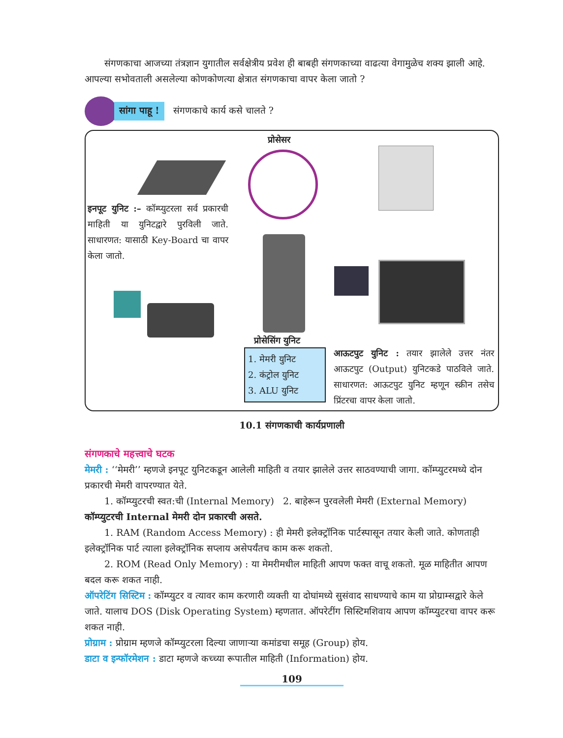संगणकाचा आजच्या तंत्रज्ञान युगातील सर्वक्षेत्रीय प्रवेश ही बाबही संगणकाच्या वाढत्या वेगामुळेच शक्य झाली आहे. आपल्या सभोवताली असलेल्या कोणकोणत्या क्षेत्रात संगणकाचा वापर केला जातो ?
सांगा पाहू !
संगणकाचे कार्य कसे चालते ?
प्रोसेसर
इनपूट युनिट :– कॉम्प्युटरला सर्व प्रकारची माहिती या युनिटद्वारे पुरविली जाते. साधारणत: यासाठी Key-Board चा वापर केला जातो.
प्रोसेसिंग युनिट
1. मेमरी युनिट
2. कंट्रोल युनिट
3. ALU युनिट
आऊटपुट युनिट : तयार झालेले उत्तर नंतर आऊटपुट (Output) युनिटकडे पाठविले जाते. साधारणत: आऊटपुट युनिट म्हणून स्क्रीन तसेच प्रिंटरचा वापर केला जातो.
10.1 संगणकाची कार्यप्रणाली
संगणकाचे महत्त्वाचे घटक
मेमरी : ‘‘मेमरी’’ म्हणजे इनपूट युनिटकडून आलेली माहिती व तयार झालेले उत्तर साठवण्याची जागा. कॉम्प्युटरमध्ये दोन प्रकारची मेमरी वापरण्यात येते.
1. कॉम्प्युटरची स्वत:ची (Internal Memory) 2. बाहेरून पुरवलेली मेमरी (External Memory)
कॉम्प्युटरची Internal मेमरी दोन प्रकारची असते.
1. RAM (Random Access Memory) : ही मेमरी इलेक्ट्रॉनिक पार्टस्पासून तयार केली जाते. कोणताही इलेक्ट्रॉनिक पार्ट त्याला इलेक्ट्रॉनिक सप्लाय असेपर्यंतच काम करू शकतो.
2. ROM (Read Only Memory) : या मेमरीमधील माहिती आपण फक्त वाचू शकतो. मूळ माहितीत आपण बदल करू शकत नाही.
ऑपरेटिंग सिस्टिम : कॉम्प्युटर व त्यावर काम करणारी व्यक्ती या दोघांमध्ये सुसंवाद साधण्याचे काम या प्रोग्राम्सद्वारे केले जाते. यालाच DOS (Disk Operating System) म्हणतात. ऑपरेटींग सिस्टिमशिवाय आपण कॉम्प्युटरचा वापर करू शकत नाही.
प्रोग्राम : प्रोग्राम म्हणजे कॉम्प्युटरला दिल्या जाणाऱ्या कमांडचा समूह (Group) होय.
डाटा व इन्फॉरमेशन : डाटा म्हणजे कच्च्या रूपातील माहिती (Information) होय.
109